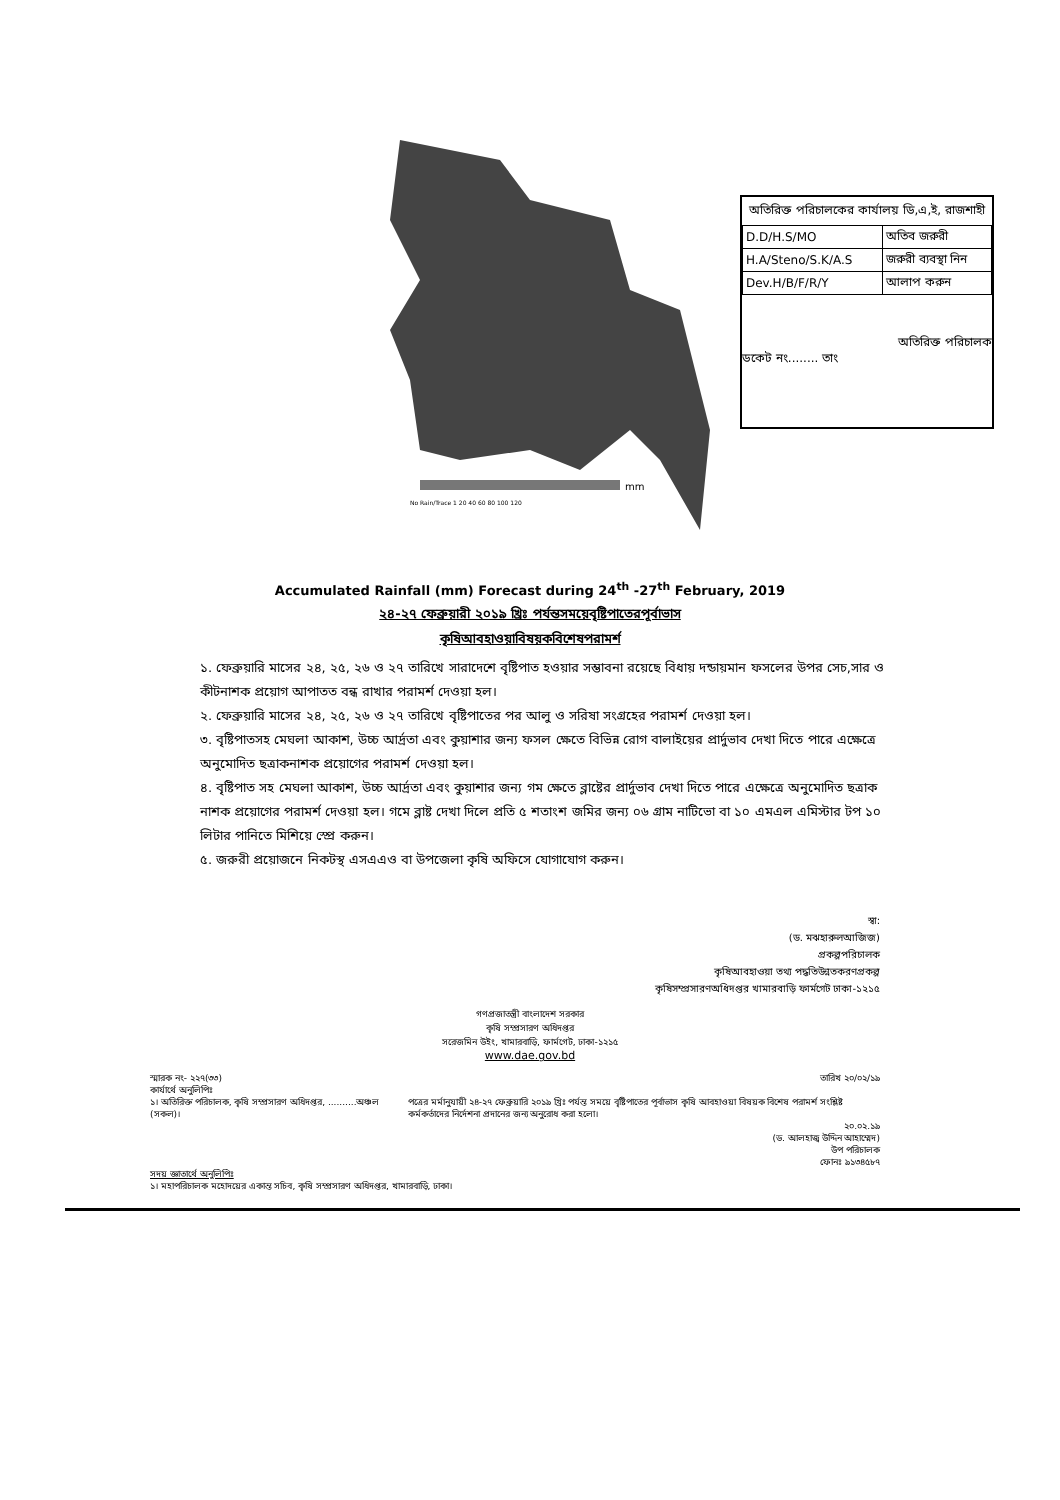mm
No Rain/Trace 1 20 40 60 80 100 120
অতিরিক্ত পরিচালকের কার্যালয় ডি,এ,ই, রাজশাহী
| D.D/H.S/MO | অতিব জরুরী |
| H.A/Steno/S.K/A.S | জরুরী ব্যবস্থা নিন |
| Dev.H/B/F/R/Y | আলাপ করুন |
অতিরিক্ত পরিচালক
ডকেট নং........ তাং
Accumulated Rainfall (mm) Forecast during 24<sup>th</sup> -27<sup>th</sup> February, 2019
২৪-২৭ ফেব্রুয়ারী ২০১৯ খ্রিঃ পর্যন্তসময়েবৃষ্টিপাতেরপূর্বাভাস
কৃষিআবহাওয়াবিষয়কবিশেষপরামর্শ
১. ফেব্রুয়ারি মাসের ২৪, ২৫, ২৬ ও ২৭ তারিখে সারাদেশে বৃষ্টিপাত হওয়ার সম্ভাবনা রয়েছে বিধায় দন্ডায়মান ফসলের উপর সেচ,সার ও কীটনাশক প্রয়োগ আপাতত বন্ধ রাখার পরামর্শ দেওয়া হল।
২. ফেব্রুয়ারি মাসের ২৪, ২৫, ২৬ ও ২৭ তারিখে বৃষ্টিপাতের পর আলু ও সরিষা সংগ্রহের পরামর্শ দেওয়া হল।
৩. বৃষ্টিপাতসহ মেঘলা আকাশ, উচ্চ আর্দ্রতা এবং কুয়াশার জন্য ফসল ক্ষেতে বিভিন্ন রোগ বালাইয়ের প্রার্দুভাব দেখা দিতে পারে এক্ষেত্রে অনুমোদিত ছত্রাকনাশক প্রয়োগের পরামর্শ দেওয়া হল।
৪. বৃষ্টিপাত সহ মেঘলা আকাশ, উচ্চ আর্দ্রতা এবং কুয়াশার জন্য গম ক্ষেতে ব্লাষ্টের প্রার্দুভাব দেখা দিতে পারে এক্ষেত্রে অনুমোদিত ছত্রাক নাশক প্রয়োগের পরামর্শ দেওয়া হল। গমে ব্লাষ্ট দেখা দিলে প্রতি ৫ শতাংশ জমির জন্য ০৬ গ্রাম নাটিভো বা ১০ এমএল এমিস্টার টপ ১০ লিটার পানিতে মিশিয়ে স্প্রে করুন।
৫. জরুরী প্রয়োজনে নিকটস্থ এসএএও বা উপজেলা কৃষি অফিসে যোগাযোগ করুন।
স্বা:
(ড. মঝহারুলআজিজ)
প্রকল্পপরিচালক
কৃষিআবহাওয়া তথ্য পদ্ধতিউন্নতকরণপ্রকল্প
কৃষিসম্প্রসারণঅধিদপ্তর খামারবাড়ি ফার্মগেট ঢাকা-১২১৫
গণপ্রজাতন্ত্রী বাংলাদেশ সরকার
কৃষি সম্প্রসারণ অধিদপ্তর
সরেজমিন উইং, খামারবাড়ি, ফার্মগেট, ঢাকা-১২১৫
www.dae.gov.bd
স্মারক নং- ২২৭(৩৩) তারিখ ২০/০২/১৯
কার্যার্থে অনুলিপিঃ
১। অতিরিক্ত পরিচালক, কৃষি সম্প্রসারণ অধিদপ্তর, ..........অঞ্চল (সকল)। পত্রের মর্মানুযায়ী ২৪-২৭ ফেব্রুয়ারি ২০১৯ খ্রিঃ পর্যন্ত সময়ে বৃষ্টিপাতের পূর্বাভাস কৃষি আবহাওয়া বিষয়ক বিশেষ পরামর্শ সংশ্লিষ্ট কর্মকর্তাদের নির্দেশনা প্রদানের জন্য অনুরোধ করা হলো।
২০.০২.১৯
(ড. আলহাজ্ব উদ্দিন আহাম্মেদ)
উপ পরিচালক
ফোনঃ ৯১৩৪৫৮৭
সদয় জ্ঞাতার্থে অনুলিপিঃ
১। মহাপরিচালক মহোদয়ের একান্ত সচিব, কৃষি সম্প্রসারণ অধিদপ্তর, খামারবাড়ি, ঢাকা।